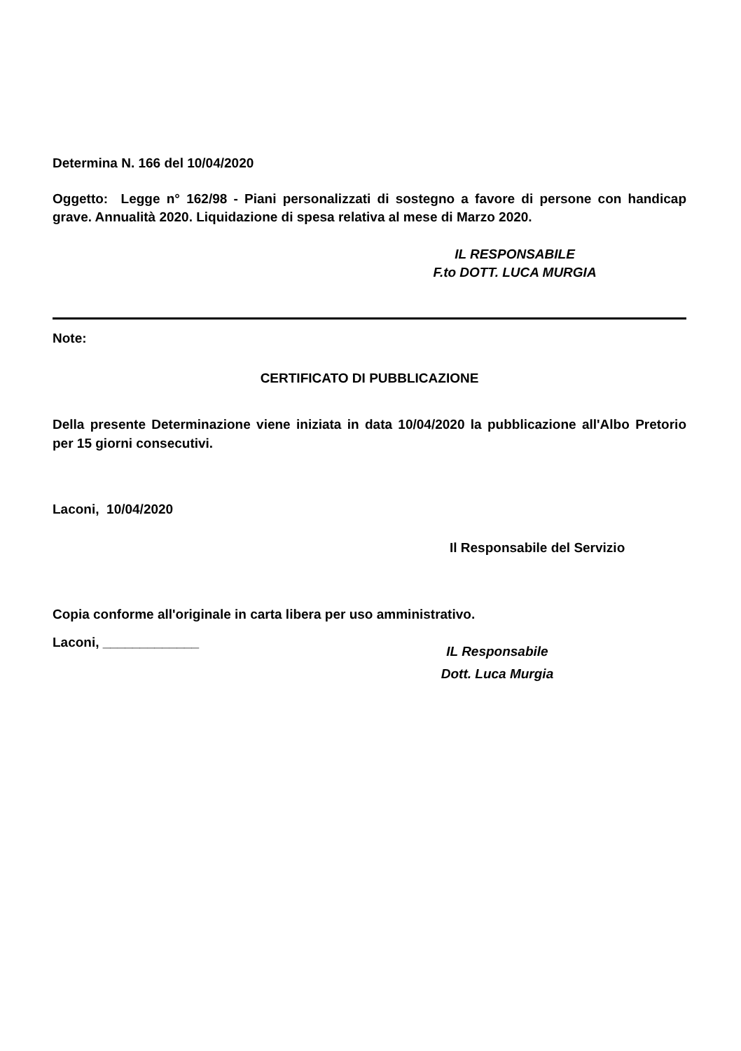Determina N. 166 del 10/04/2020
Oggetto: Legge n° 162/98 - Piani personalizzati di sostegno a favore di persone con handicap grave. Annualità 2020. Liquidazione di spesa relativa al mese di Marzo 2020.
IL RESPONSABILE
F.to DOTT. LUCA MURGIA
Note:
CERTIFICATO DI PUBBLICAZIONE
Della presente Determinazione viene iniziata in data 10/04/2020 la pubblicazione all'Albo Pretorio per 15 giorni consecutivi.
Laconi, 10/04/2020
Il Responsabile del Servizio
Copia conforme all'originale in carta libera per uso amministrativo.
Laconi, _____________
IL Responsabile
Dott. Luca Murgia